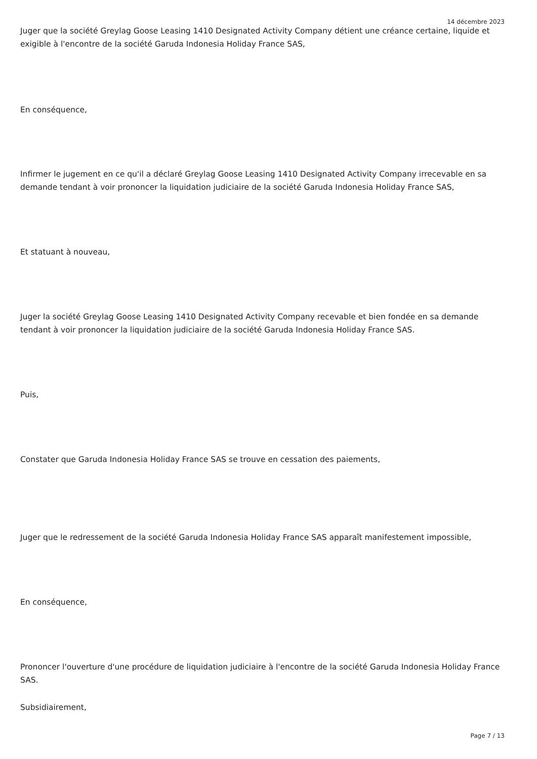14 décembre 2023
Juger que la société Greylag Goose Leasing 1410 Designated Activity Company détient une créance certaine, liquide et exigible à l'encontre de la société Garuda Indonesia Holiday France SAS,
En conséquence,
Infirmer le jugement en ce qu'il a déclaré Greylag Goose Leasing 1410 Designated Activity Company irrecevable en sa demande tendant à voir prononcer la liquidation judiciaire de la société Garuda Indonesia Holiday France SAS,
Et statuant à nouveau,
Juger la société Greylag Goose Leasing 1410 Designated Activity Company recevable et bien fondée en sa demande tendant à voir prononcer la liquidation judiciaire de la société Garuda Indonesia Holiday France SAS.
Puis,
Constater que Garuda Indonesia Holiday France SAS se trouve en cessation des paiements,
Juger que le redressement de la société Garuda Indonesia Holiday France SAS apparaît manifestement impossible,
En conséquence,
Prononcer l'ouverture d'une procédure de liquidation judiciaire à l'encontre de la société Garuda Indonesia Holiday France SAS.
Subsidiairement,
Page 7 / 13